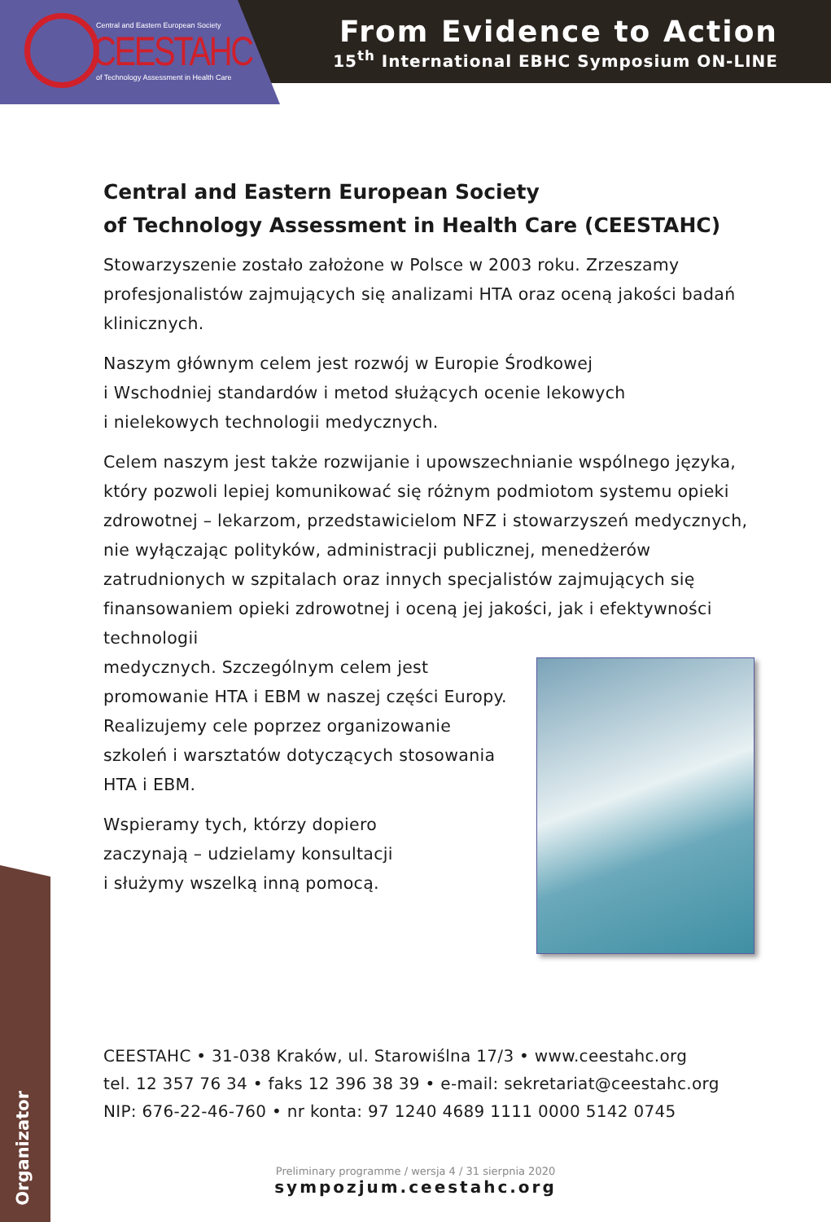From Evidence to Action
15<sup>th</sup> International EBHC Symposium ON-LINE
Central and Eastern European Society
CEESTAHC
of Technology Assessment in Health Care
Central and Eastern European Society
of Technology Assessment in Health Care (CEESTAHC)
Stowarzyszenie zostało założone w Polsce w 2003 roku. Zrzeszamy profesjonalistów zajmujących się analizami HTA oraz oceną jakości badań klinicznych.
Naszym głównym celem jest rozwój w Europie Środkowej
i Wschodniej standardów i metod służących ocenie lekowych
i nielekowych technologii medycznych.
Celem naszym jest także rozwijanie i upowszechnianie wspólnego języka, który pozwoli lepiej komunikować się różnym podmiotom systemu opieki zdrowotnej – lekarzom, przedstawicielom NFZ i stowarzyszeń medycznych, nie wyłączając polityków, administracji publicznej, menedżerów zatrudnionych w szpitalach oraz innych specjalistów zajmujących się finansowaniem opieki zdrowotnej i oceną jej jakości, jak i efektywności technologii
medycznych. Szczególnym celem jest promowanie HTA i EBM w naszej części Europy. Realizujemy cele poprzez organizowanie szkoleń i warsztatów dotyczących stosowania HTA i EBM.
Wspieramy tych, którzy dopiero
zaczynają – udzielamy konsultacji
i służymy wszelką inną pomocą.
Organizator
CEESTAHC • 31-038 Kraków, ul. Starowiślna 17/3 • www.ceestahc.org
tel. 12 357 76 34 • faks 12 396 38 39 • e-mail: sekretariat@ceestahc.org
NIP: 676-22-46-760 • nr konta: 97 1240 4689 1111 0000 5142 0745
Preliminary programme / wersja 4 / 31 sierpnia 2020
sympozjum.ceestahc.org